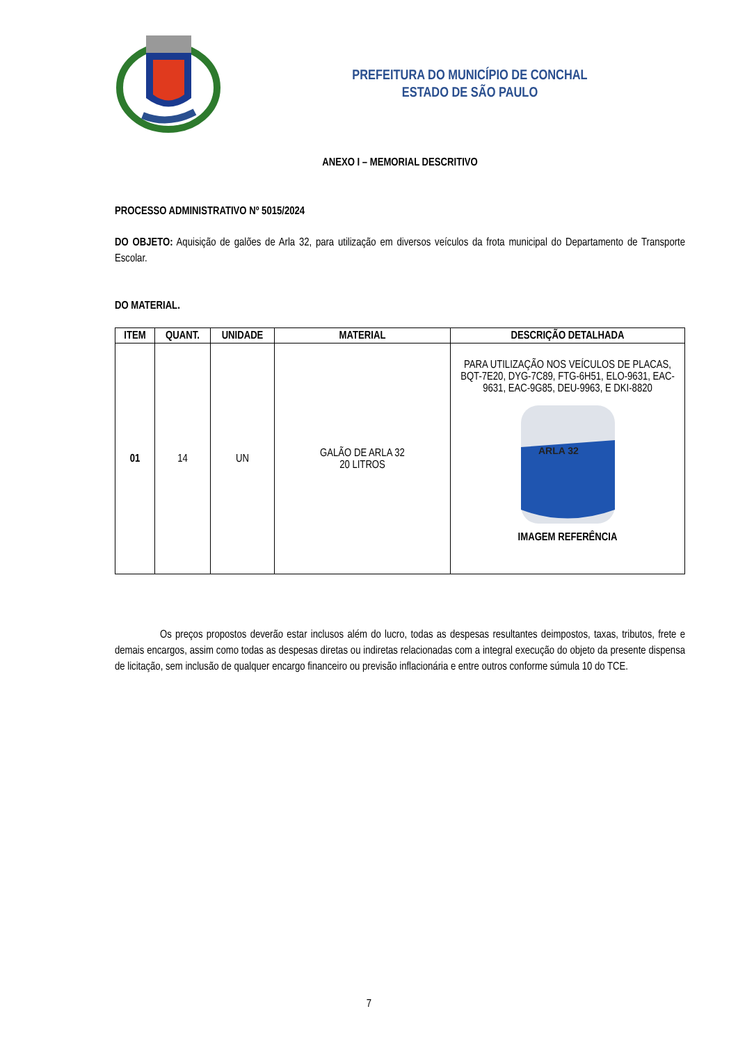PREFEITURA DO MUNICÍPIO DE CONCHAL
ESTADO DE SÃO PAULO
ANEXO I – MEMORIAL DESCRITIVO
PROCESSO ADMINISTRATIVO Nº 5015/2024
DO OBJETO: Aquisição de galões de Arla 32, para utilização em diversos veículos da frota municipal do Departamento de Transporte Escolar.
DO MATERIAL.
| ITEM | QUANT. | UNIDADE | MATERIAL | DESCRIÇÃO DETALHADA |
| --- | --- | --- | --- | --- |
| 01 | 14 | UN | GALÃO DE ARLA 32 20 LITROS | PARA UTILIZAÇÃO NOS VEÍCULOS DE PLACAS, BQT-7E20, DYG-7C89, FTG-6H51, ELO-9631, EAC-9631, EAC-9G85, DEU-9963, E DKI-8820 ARLA 32 IMAGEM REFERÊNCIA |
Os preços propostos deverão estar inclusos além do lucro, todas as despesas resultantes deimpostos, taxas, tributos, frete e demais encargos, assim como todas as despesas diretas ou indiretas relacionadas com a integral execução do objeto da presente dispensa de licitação, sem inclusão de qualquer encargo financeiro ou previsão inflacionária e entre outros conforme súmula 10 do TCE.
7